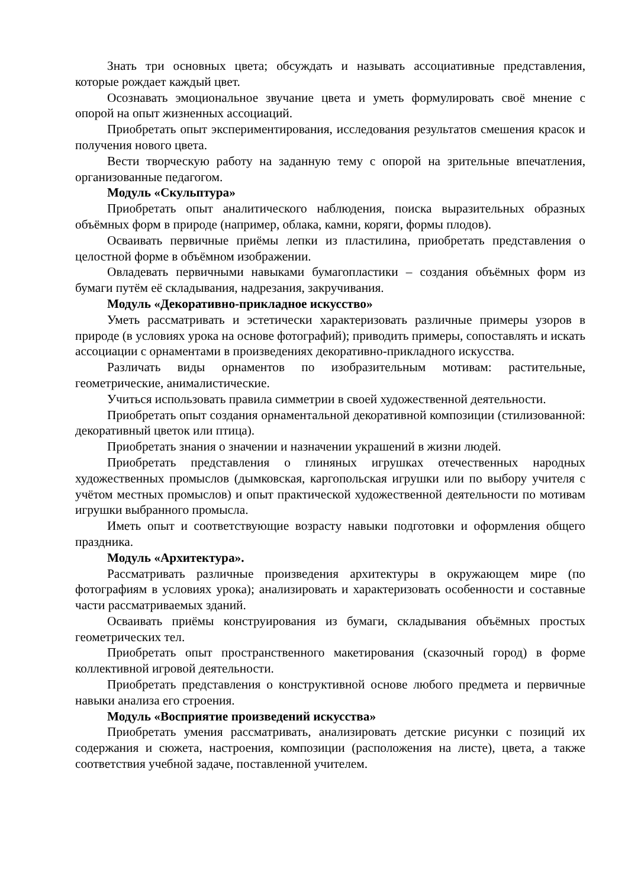Знать три основных цвета; обсуждать и называть ассоциативные представления, которые рождает каждый цвет.
Осознавать эмоциональное звучание цвета и уметь формулировать своё мнение с опорой на опыт жизненных ассоциаций.
Приобретать опыт экспериментирования, исследования результатов смешения красок и получения нового цвета.
Вести творческую работу на заданную тему с опорой на зрительные впечатления, организованные педагогом.
Модуль «Скульптура»
Приобретать опыт аналитического наблюдения, поиска выразительных образных объёмных форм в природе (например, облака, камни, коряги, формы плодов).
Осваивать первичные приёмы лепки из пластилина, приобретать представления о целостной форме в объёмном изображении.
Овладевать первичными навыками бумагопластики – создания объёмных форм из бумаги путём её складывания, надрезания, закручивания.
Модуль «Декоративно-прикладное искусство»
Уметь рассматривать и эстетически характеризовать различные примеры узоров в природе (в условиях урока на основе фотографий); приводить примеры, сопоставлять и искать ассоциации с орнаментами в произведениях декоративно-прикладного искусства.
Различать виды орнаментов по изобразительным мотивам: растительные, геометрические, анималистические.
Учиться использовать правила симметрии в своей художественной деятельности.
Приобретать опыт создания орнаментальной декоративной композиции (стилизованной: декоративный цветок или птица).
Приобретать знания о значении и назначении украшений в жизни людей.
Приобретать представления о глиняных игрушках отечественных народных художественных промыслов (дымковская, каргопольская игрушки или по выбору учителя с учётом местных промыслов) и опыт практической художественной деятельности по мотивам игрушки выбранного промысла.
Иметь опыт и соответствующие возрасту навыки подготовки и оформления общего праздника.
Модуль «Архитектура».
Рассматривать различные произведения архитектуры в окружающем мире (по фотографиям в условиях урока); анализировать и характеризовать особенности и составные части рассматриваемых зданий.
Осваивать приёмы конструирования из бумаги, складывания объёмных простых геометрических тел.
Приобретать опыт пространственного макетирования (сказочный город) в форме коллективной игровой деятельности.
Приобретать представления о конструктивной основе любого предмета и первичные навыки анализа его строения.
Модуль «Восприятие произведений искусства»
Приобретать умения рассматривать, анализировать детские рисунки с позиций их содержания и сюжета, настроения, композиции (расположения на листе), цвета, а также соответствия учебной задаче, поставленной учителем.